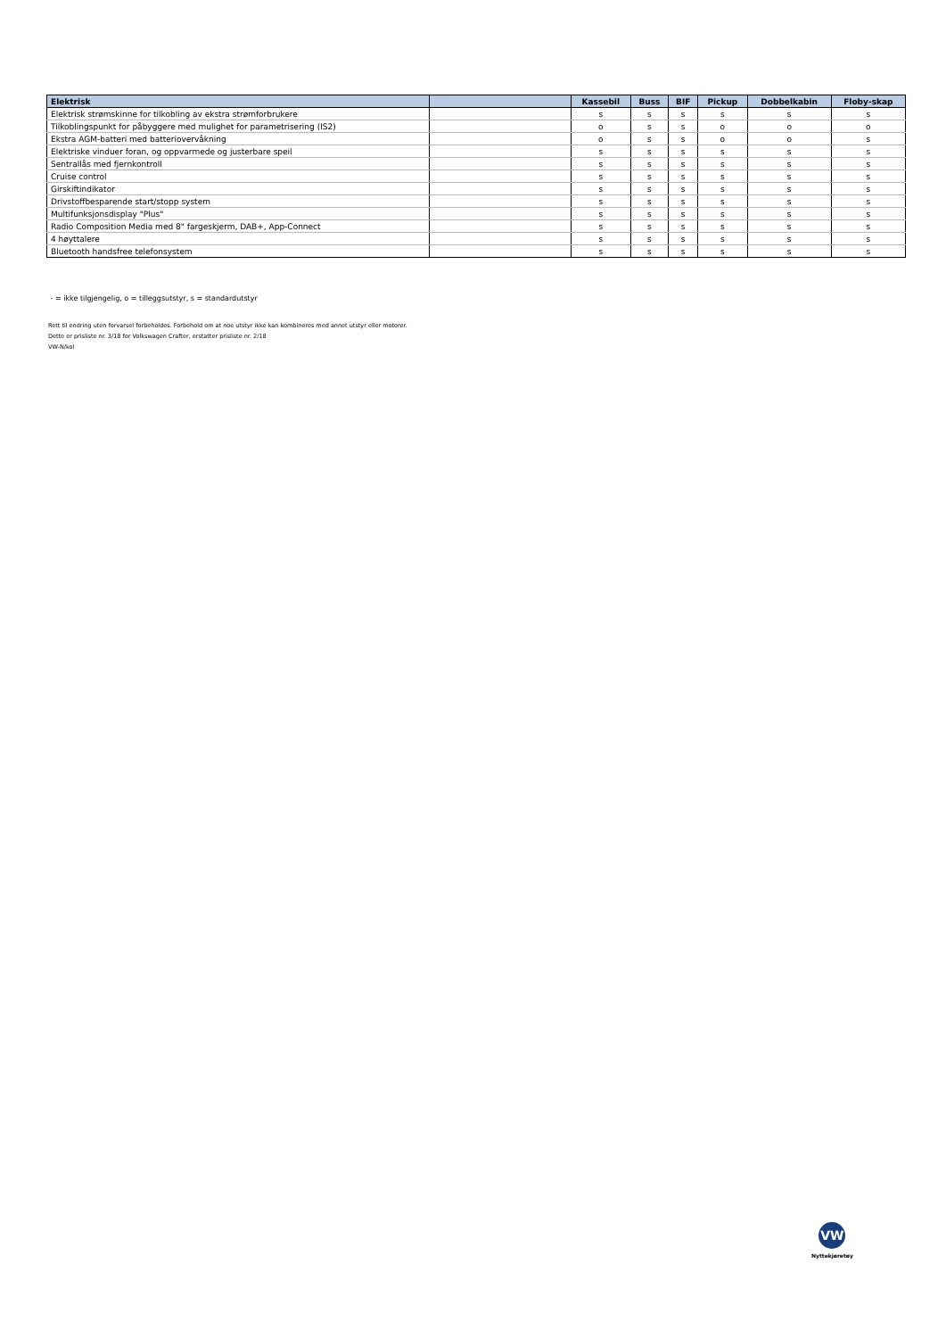| Elektrisk | | Kassebil | Buss | BIF | Pickup | Dobbelkabin | Floby-skap |
| --- | --- | --- | --- | --- | --- | --- | --- |
| Elektrisk strømskinne for tilkobling av ekstra strømforbrukere | | s | s | s | s | s | s |
| Tilkoblingspunkt for påbyggere med mulighet for parametrisering (IS2) | | o | s | s | o | o | o |
| Ekstra AGM-batteri med batteriovervåkning | | o | s | s | o | o | s |
| Elektriske vinduer foran, og oppvarmede og justerbare speil | | s | s | s | s | s | s |
| Sentrallås med fjernkontroll | | s | s | s | s | s | s |
| Cruise control | | s | s | s | s | s | s |
| Girskiftindikator | | s | s | s | s | s | s |
| Drivstoffbesparende start/stopp system | | s | s | s | s | s | s |
| Multifunksjonsdisplay "Plus" | | s | s | s | s | s | s |
| Radio Composition Media med 8" fargeskjerm, DAB+, App-Connect | | s | s | s | s | s | s |
| 4 høyttalere | | s | s | s | s | s | s |
| Bluetooth handsfree telefonsystem | | s | s | s | s | s | s |
- = ikke tilgjengelig, o = tilleggsutstyr, s = standardutstyr
Rett til endring uten forvarsel forbeholdes. Forbehold om at noe utstyr ikke kan kombineres med annet utstyr eller motorer.
Dette er prisliste nr. 3/18 for Volkswagen Crafter, erstatter prisliste nr. 2/18
VW-N/kol
VW
Nyttekjøretøy